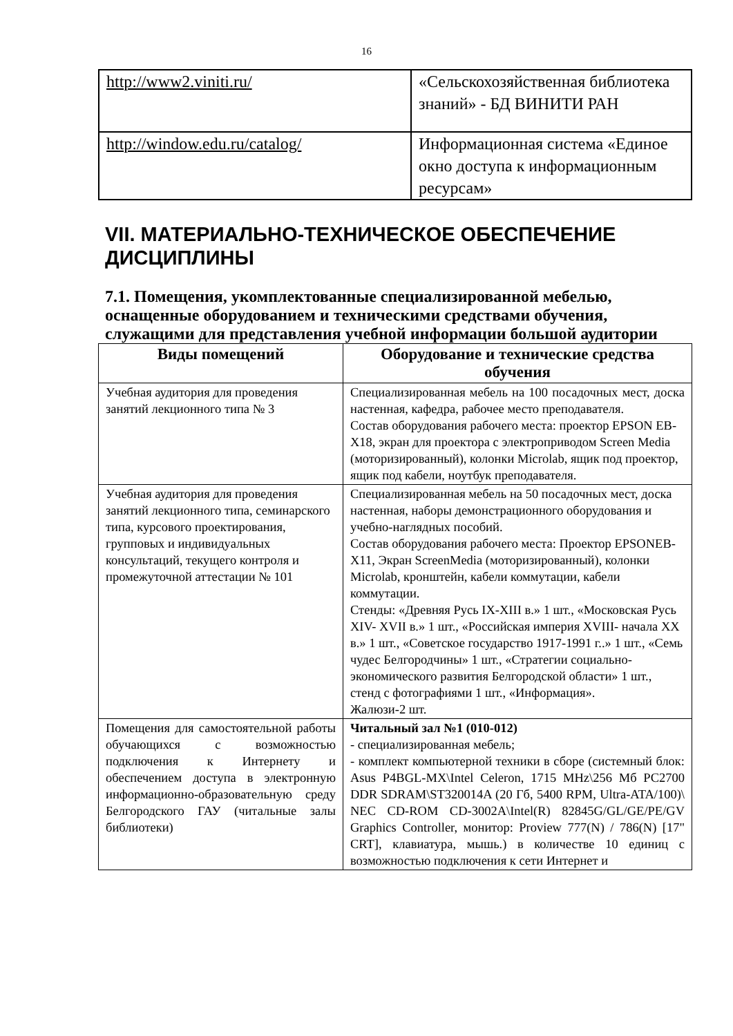16
| http://www2.viniti.ru/ | «Сельскохозяйственная библиотека знаний» - БД ВИНИТИ РАН |
| http://window.edu.ru/catalog/ | Информационная система «Единое окно доступа к информационным ресурсам» |
VII. МАТЕРИАЛЬНО-ТЕХНИЧЕСКОЕ ОБЕСПЕЧЕНИЕ ДИСЦИПЛИНЫ
7.1. Помещения, укомплектованные специализированной мебелью, оснащенные оборудованием и техническими средствами обучения, служащими для представления учебной информации большой аудитории
| Виды помещений | Оборудование и технические средства обучения |
| --- | --- |
| Учебная аудитория для проведения занятий лекционного типа № 3 | Специализированная мебель на 100 посадочных мест, доска настенная, кафедра, рабочее место преподавателя. Состав оборудования рабочего места: проектор EPSON EB-X18, экран для проектора с электроприводом Screen Media (моторизированный), колонки Microlab, ящик под проектор, ящик под кабели, ноутбук преподавателя. |
| Учебная аудитория для проведения занятий лекционного типа, семинарского типа, курсового проектирования, групповых и индивидуальных консультаций, текущего контроля и промежуточной аттестации № 101 | Специализированная мебель на 50 посадочных мест, доска настенная, наборы демонстрационного оборудования и учебно-наглядных пособий. Состав оборудования рабочего места: Проектор EPSONEB-X11, Экран ScreenMedia (моторизированный), колонки Microlab, кронштейн, кабели коммутации, кабели коммутации. Стенды: «Древняя Русь IX-XIII в.» 1 шт., «Московская Русь XIV- XVII в.» 1 шт., «Российская империя XVIII- начала XX в.» 1 шт., «Советское государство 1917-1991 г..» 1 шт., «Семь чудес Белгородчины» 1 шт., «Стратегии социально-экономического развития Белгородской области» 1 шт., стенд с фотографиями 1 шт., «Информация». Жалюзи-2 шт. |
| Помещения для самостоятельной работы обучающихся с возможностью подключения к Интернету и обеспечением доступа в электронную информационно-образовательную среду Белгородского ГАУ (читальные залы библиотеки) | Читальный зал №1 (010-012) - специализированная мебель; - комплект компьютерной техники в сборе (системный блок: Asus P4BGL-MX\Intel Celeron, 1715 MHz\256 Мб PC2700 DDR SDRAM\ST320014A (20 Гб, 5400 RPM, Ultra-ATA/100)\ NEC CD-ROM CD-3002A\Intel(R) 82845G/GL/GE/PE/GV Graphics Controller, монитор: Proview 777(N) / 786(N) [17" CRT], клавиатура, мышь.) в количестве 10 единиц с возможностью подключения к сети Интернет и |